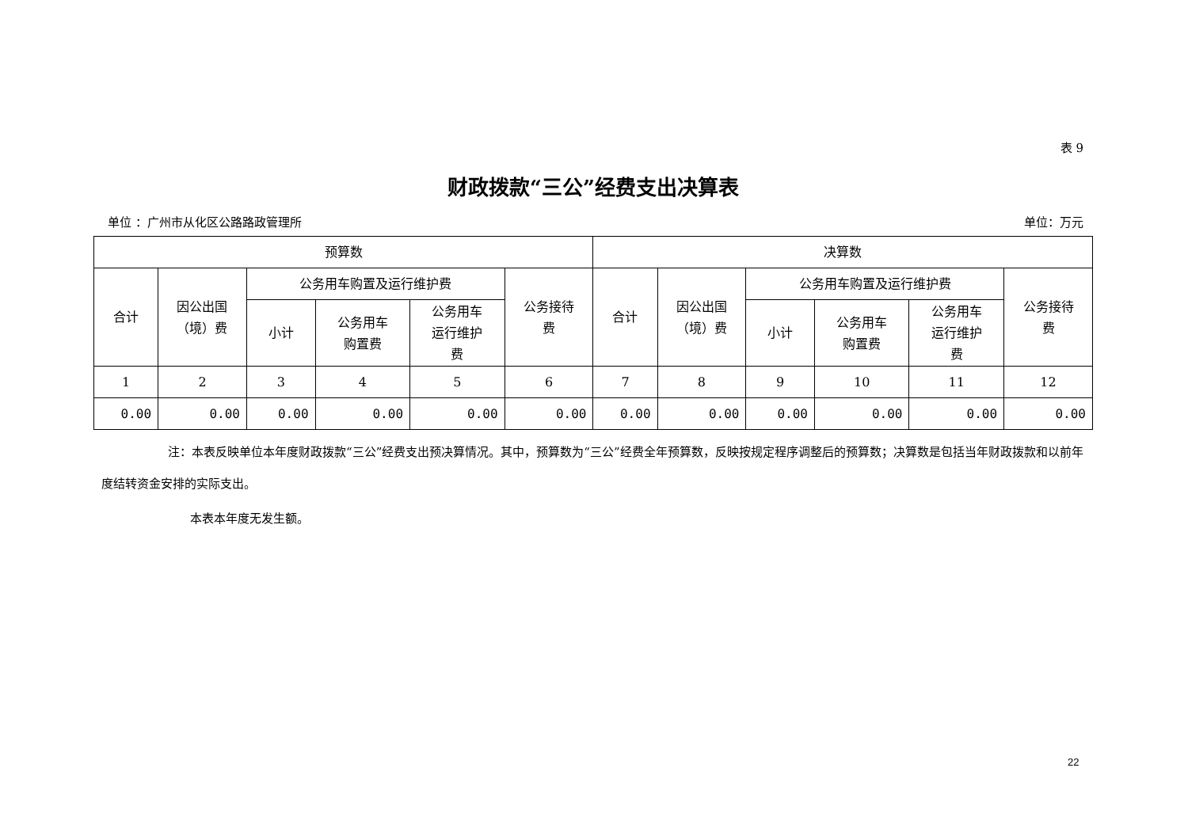表 9
财政拨款“三公”经费支出决算表
单位 ：广州市从化区公路路政管理所 单位：万元
| 预算数 | | | | | | 决算数 | | | | | |
| --- | --- | --- | --- | --- | --- | --- | --- | --- | --- | --- | --- |
| 合计 | 因公出国 （境）费 | 公务用车购置及运行维护费 | | | 公务接待 费 | 合计 | 因公出国 （境）费 | 公务用车购置及运行维护费 | | | 公务接待 费 |
| | | 小计 | 公务用车 购置费 | 公务用车 运行维护 费 | | | | 小计 | 公务用车 购置费 | 公务用车 运行维护 费 | |
| 1 | 2 | 3 | 4 | 5 | 6 | 7 | 8 | 9 | 10 | 11 | 12 |
| 0.00 | 0.00 | 0.00 | 0.00 | 0.00 | 0.00 | 0.00 | 0.00 | 0.00 | 0.00 | 0.00 | 0.00 |
注：本表反映单位本年度财政拨款“三公”经费支出预决算情况。其中，预算数为“三公”经费全年预算数，反映按规定程序调整后的预算数；决算数是包括当年财政拨款和以前年度结转资金安排的实际支出。
本表本年度无发生额。
22